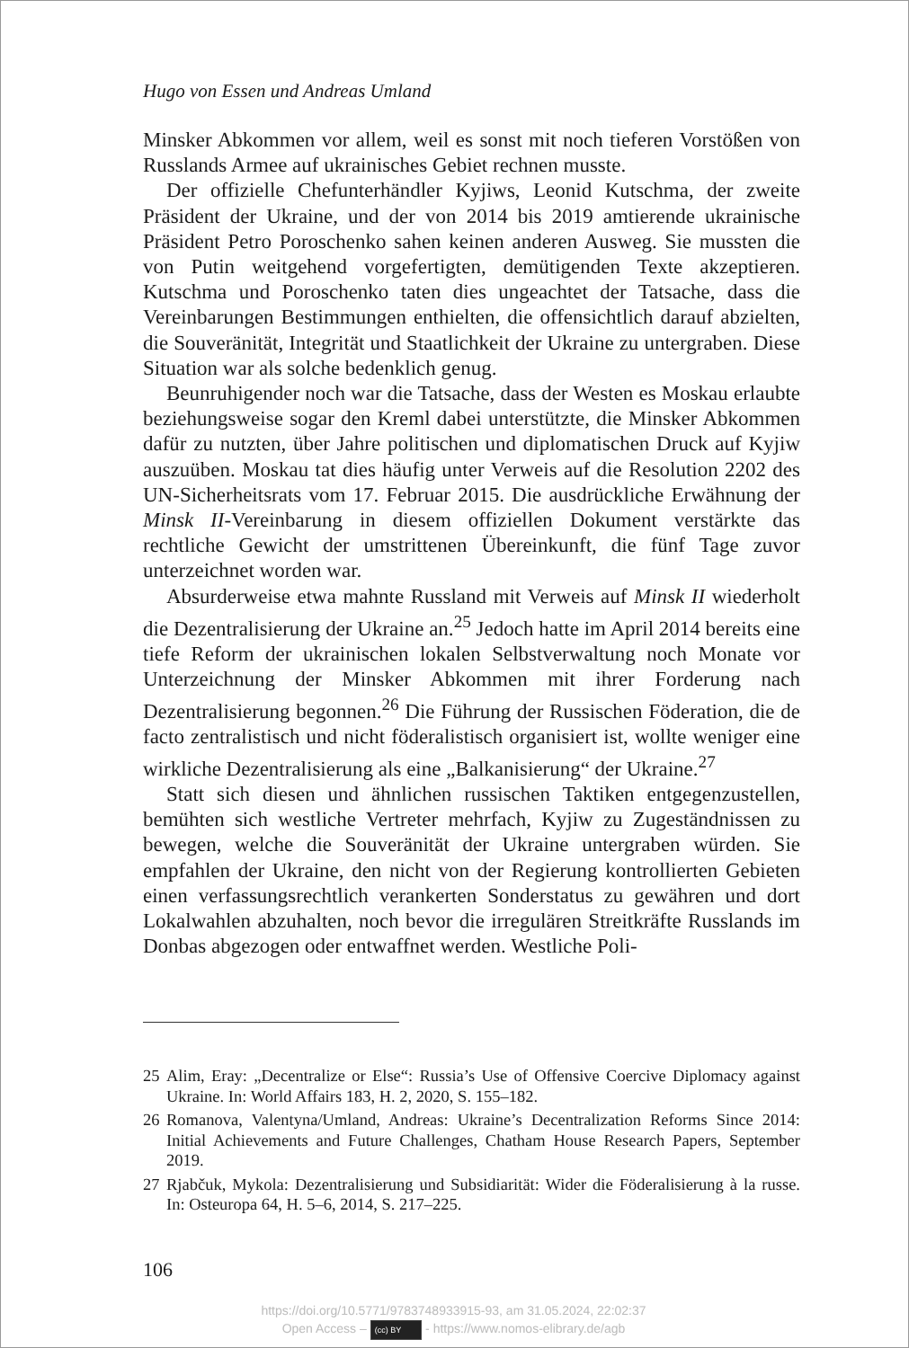Hugo von Essen und Andreas Umland
Minsker Abkommen vor allem, weil es sonst mit noch tieferen Vorstößen von Russlands Armee auf ukrainisches Gebiet rechnen musste.
Der offizielle Chefunterhändler Kyjiws, Leonid Kutschma, der zweite Präsident der Ukraine, und der von 2014 bis 2019 amtierende ukrainische Präsident Petro Poroschenko sahen keinen anderen Ausweg. Sie mussten die von Putin weitgehend vorgefertigten, demütigenden Texte akzeptieren. Kutschma und Poroschenko taten dies ungeachtet der Tatsache, dass die Vereinbarungen Bestimmungen enthielten, die offensichtlich darauf abzielten, die Souveränität, Integrität und Staatlichkeit der Ukraine zu untergraben. Diese Situation war als solche bedenklich genug.
Beunruhigender noch war die Tatsache, dass der Westen es Moskau erlaubte beziehungsweise sogar den Kreml dabei unterstützte, die Minsker Abkommen dafür zu nutzten, über Jahre politischen und diplomatischen Druck auf Kyjiw auszuüben. Moskau tat dies häufig unter Verweis auf die Resolution 2202 des UN-Sicherheitsrats vom 17. Februar 2015. Die ausdrückliche Erwähnung der Minsk II-Vereinbarung in diesem offiziellen Dokument verstärkte das rechtliche Gewicht der umstrittenen Übereinkunft, die fünf Tage zuvor unterzeichnet worden war.
Absurderweise etwa mahnte Russland mit Verweis auf Minsk II wiederholt die Dezentralisierung der Ukraine an.<sup>25</sup> Jedoch hatte im April 2014 bereits eine tiefe Reform der ukrainischen lokalen Selbstverwaltung noch Monate vor Unterzeichnung der Minsker Abkommen mit ihrer Forderung nach Dezentralisierung begonnen.<sup>26</sup> Die Führung der Russischen Föderation, die de facto zentralistisch und nicht föderalistisch organisiert ist, wollte weniger eine wirkliche Dezentralisierung als eine „Balkanisierung“ der Ukraine.<sup>27</sup>
Statt sich diesen und ähnlichen russischen Taktiken entgegenzustellen, bemühten sich westliche Vertreter mehrfach, Kyjiw zu Zugeständnissen zu bewegen, welche die Souveränität der Ukraine untergraben würden. Sie empfahlen der Ukraine, den nicht von der Regierung kontrollierten Gebieten einen verfassungsrechtlich verankerten Sonderstatus zu gewähren und dort Lokalwahlen abzuhalten, noch bevor die irregulären Streitkräfte Russlands im Donbas abgezogen oder entwaffnet werden. Westliche Poli-
25 Alim, Eray: „Decentralize or Else“: Russia’s Use of Offensive Coercive Diplomacy against Ukraine. In: World Affairs 183, H. 2, 2020, S. 155–182.
26 Romanova, Valentyna/Umland, Andreas: Ukraine’s Decentralization Reforms Since 2014: Initial Achievements and Future Challenges, Chatham House Research Papers, September 2019.
27 Rjabčuk, Mykola: Dezentralisierung und Subsidiarität: Wider die Föderalisierung à la russe. In: Osteuropa 64, H. 5–6, 2014, S. 217–225.
106
https://doi.org/10.5771/9783748933915-93, am 31.05.2024, 22:02:37
Open Access – (cc) BY - https://www.nomos-elibrary.de/agb